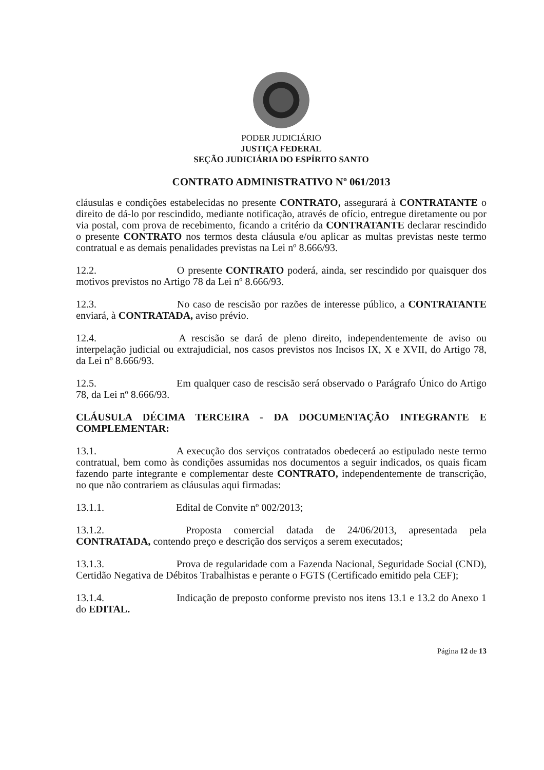PODER JUDICIÁRIO
JUSTIÇA FEDERAL
SEÇÃO JUDICIÁRIA DO ESPÍRITO SANTO
CONTRATO ADMINISTRATIVO Nº 061/2013
cláusulas e condições estabelecidas no presente CONTRATO, assegurará à CONTRATANTE o direito de dá-lo por rescindido, mediante notificação, através de ofício, entregue diretamente ou por via postal, com prova de recebimento, ficando a critério da CONTRATANTE declarar rescindido o presente CONTRATO nos termos desta cláusula e/ou aplicar as multas previstas neste termo contratual e as demais penalidades previstas na Lei nº 8.666/93.
12.2. O presente CONTRATO poderá, ainda, ser rescindido por quaisquer dos motivos previstos no Artigo 78 da Lei nº 8.666/93.
12.3. No caso de rescisão por razões de interesse público, a CONTRATANTE enviará, à CONTRATADA, aviso prévio.
12.4. A rescisão se dará de pleno direito, independentemente de aviso ou interpelação judicial ou extrajudicial, nos casos previstos nos Incisos IX, X e XVII, do Artigo 78, da Lei nº 8.666/93.
12.5. Em qualquer caso de rescisão será observado o Parágrafo Único do Artigo 78, da Lei nº 8.666/93.
CLÁUSULA DÉCIMA TERCEIRA - DA DOCUMENTAÇÃO INTEGRANTE E COMPLEMENTAR:
13.1. A execução dos serviços contratados obedecerá ao estipulado neste termo contratual, bem como às condições assumidas nos documentos a seguir indicados, os quais ficam fazendo parte integrante e complementar deste CONTRATO, independentemente de transcrição, no que não contrariem as cláusulas aqui firmadas:
13.1.1. Edital de Convite nº 002/2013;
13.1.2. Proposta comercial datada de 24/06/2013, apresentada pela CONTRATADA, contendo preço e descrição dos serviços a serem executados;
13.1.3. Prova de regularidade com a Fazenda Nacional, Seguridade Social (CND), Certidão Negativa de Débitos Trabalhistas e perante o FGTS (Certificado emitido pela CEF);
13.1.4. Indicação de preposto conforme previsto nos itens 13.1 e 13.2 do Anexo 1 do EDITAL.
Página 12 de 13